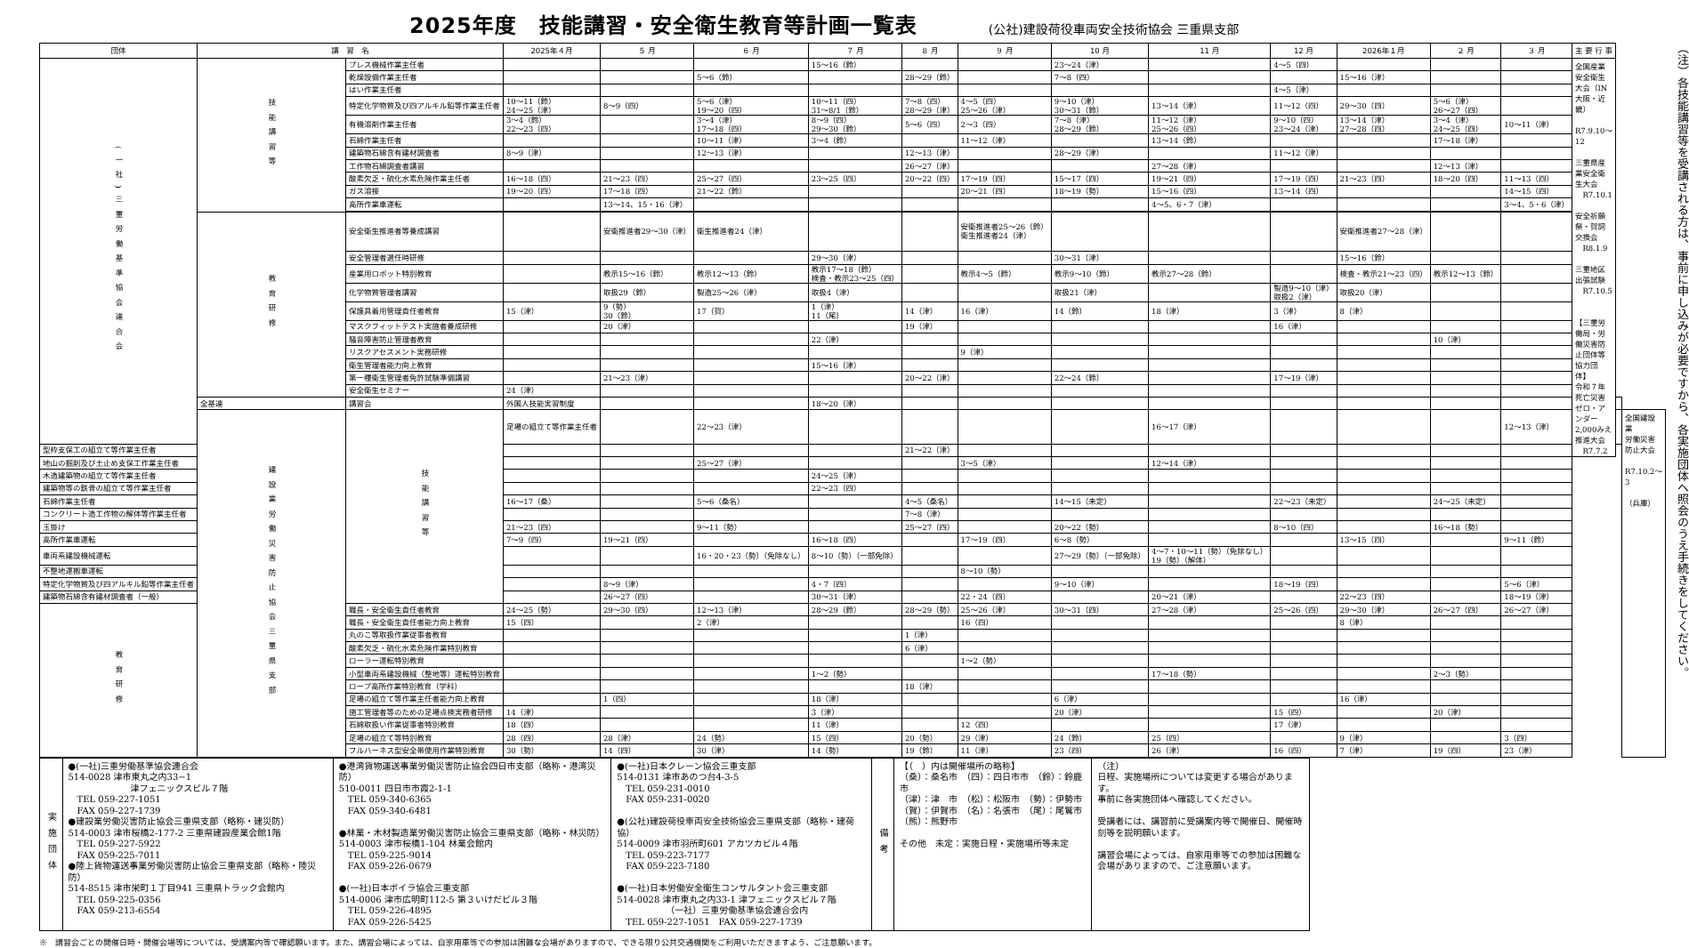2025年度　技能講習・安全衛生教育等計画一覧表
(公社)建設荷役車両安全技術協会 三重県支部
| 団体 | 講 習 名 | | 2025年４月 | ５ 月 | ６ 月 | ７ 月 | ８ 月 | ９ 月 | 10 月 | 11 月 | 12 月 | 2026年１月 | ２ 月 | ３ 月 | 主 要 行 事 | | |
| --- | --- | --- | --- | --- | --- | --- | --- | --- | --- | --- | --- | --- | --- | --- | --- | --- | --- |
| (一社)三重労働基準協会連合会 | 技能講習等 | プレス機械作業主任者 | | | | 15〜16（鈴） | | | 23〜24（津） | | 4〜5（四） | | | | 全国産業安全衛生大会（IN大阪・近畿） R7.9.10〜12 三重県産業安全衛生大会 R7.10.1 安全祈願祭・賀詞交換会 R8.1.9 三重地区出張試験 R7.10.5 【三重労働局・労働災害防止団体等協力団体】 令和７年死亡災害ゼロ・アンダー2,000みえ推進大会 R7.7.2 | | |
| | | 乾燥設備作業主任者 | | | 5〜6（鈴） | | 28〜29（鈴） | | 7〜8（四） | | | 15〜16（津） | | | | | |
| | | はい作業主任者 | | | | | | | | | 4〜5（津） | | | | | | |
| | | 特定化学物質及び四アルキル鉛等作業主任者 | 10〜11（鈴） 24〜25（津） | 8〜9（四） | 5〜6（津） 19〜20（四） | 10〜11（四） 31〜8/1（鈴） | 7〜8（四） 28〜29（津） | 4〜5（四） 25〜26（津） | 9〜10（津） 30〜31（鈴） | 13〜14（津） | 11〜12（四） | 29〜30（四） | 5〜6（津） 26〜27（四） | | | | |
| | | 有機溶剤作業主任者 | 3〜4（鈴） 22〜23（四） | | 3〜4（津） 17〜18（四） | 8〜9（四） 29〜30（鈴） | 5〜6（四） | 2〜3（四） | 7〜8（津） 28〜29（鈴） | 11〜12（津） 25〜26（四） | 9〜10（四） 23〜24（津） | 13〜14（津） 27〜28（四） | 3〜4（津） 24〜25（四） | 10〜11（津） | | | |
| | | 石綿作業主任者 | | | 10〜11（津） | 3〜4（鈴） | | 11〜12（津） | | 13〜14（鈴） | | | 17〜18（津） | | | | |
| | | 建築物石綿含有建材調査者 | 8〜9（津） | | 12〜13（津） | | 12〜13（津） | | 28〜29（津） | | 11〜12（津） | | | | | | |
| | | 工作物石綿調査者講習 | | | | | 26〜27（津） | | | 27〜28（津） | | | 12〜13（津） | | | | |
| | | 酸素欠乏・硫化水素危険作業主任者 | 16〜18（四） | 21〜23（四） | 25〜27（四） | 23〜25（四） | 20〜22（四） | 17〜19（四） | 15〜17（四） | 19〜21（四） | 17〜19（四） | 21〜23（四） | 18〜20（四） | 11〜13（四） | | | |
| | | ガス溶接 | 19〜20（四） | 17〜18（四） | 21〜22（鈴） | | | 20〜21（四） | 18〜19（勢） | 15〜16（四） | 13〜14（四） | | | 14〜15（四） | | | |
| | | 高所作業車運転 | | 13〜14、15・16（津） | | | | | | 4〜5、6・7（津） | | | | 3〜4、5・6（津） | | | |
| | 教育研修 | 安全衛生推進者等養成講習 | | 安衛推進者29〜30（津） | 衛生推進者24（津） | | | 安衛推進者25〜26（鈴） 衛生推進者24（津） | | | | 安衛推進者27〜28（津） | | | | | |
| | | 安全管理者選任時研修 | | | | 29〜30（津） | | | 30〜31（津） | | | 15〜16（鈴） | | | | | |
| | | 産業用ロボット特別教育 | | 教示15〜16（鈴） | 教示12〜13（鈴） | 教示17〜18（鈴） 検査・教示23〜25（四） | | 教示4〜5（鈴） | 教示9〜10（鈴） | 教示27〜28（鈴） | | 検査・教示21〜23（四） | 教示12〜13（鈴） | | | | |
| | | 化学物質管理者講習 | | 取扱29（鈴） | 製造25〜26（津） | 取扱4（津） | | | 取扱21（津） | | 製造9〜10（津） 取扱2（津） | 取扱20（津） | | | | | |
| | | 保護具着用管理責任者教育 | 15（津） | 9（勢） 30（鈴） | 17（賀） | 1（津） 11（尾） | 14（津） | 16（津） | 14（鈴） | 18（津） | 3（津） | 8（津） | | | | | |
| | | マスクフィットテスト実施者養成研修 | | 20（津） | | | 19（津） | | | | 16（津） | | | | | | |
| | | 騒音障害防止管理者教育 | | | | 22（津） | | | | | | | 10（津） | | | | |
| | | リスクアセスメント実務研修 | | | | | | 9（津） | | | | | | | | | |
| | | 衛生管理者能力向上教育 | | | | 15〜16（津） | | | | | | | | | | | |
| | | 第一種衛生管理者免許試験準備講習 | | 21〜23（津） | | | 20〜22（津） | | 22〜24（鈴） | | 17〜19（津） | | | | | | |
| | | 安全衛生セミナー | 24（津） | | | | | | | | | | | | | | |
| | 全基連 | 講習会 | 外国人技能実習制度 | | | 18〜20（津） | | | | | | | | | | | |
| | 建設業労働災害防止協会三重県支部 | 技能講習等 | 足場の組立て等作業主任者 | | 22〜23（津） | | | | | 16〜17（津） | | | | 12〜13（津） | | | 全国建設業 労働災害防止大会 R7.10.2〜3 （兵庫） |
| 型枠支保工の組立て等作業主任者 | | | | | | | 21〜22（津） | | | | | | | | | | |
| 地山の掘削及び土止め支保工作業主任者 | | | | | 25〜27（津） | | | 3〜5（津） | | 12〜14（津） | | | | | | | |
| 木造建築物の組立て等作業主任者 | | | | | | 24〜25（津） | | | | | | | | | | | |
| 建築物等の鉄骨の組立て等作業主任者 | | | | | | 22〜23（四） | | | | | | | | | | | |
| 石綿作業主任者 | | | 16〜17（桑） | | 5〜6（桑名） | | 4〜5（桑名） | | 14〜15（未定） | | 22〜23（未定） | | 24〜25（未定） | | | | |
| コンクリート造工作物の解体等作業主任者 | | | | | | | 7〜8（津） | | | | | | | | | | |
| 玉掛け | | | 21〜23（四） | | 9〜11（勢） | | 25〜27（四） | | 20〜22（勢） | | 8〜10（四） | | 16〜18（勢） | | | | |
| 高所作業車運転 | | | 7〜9（四） | 19〜21（四） | | 16〜18（四） | | 17〜19（四） | 6〜8（勢） | | | 13〜15（四） | | 9〜11（鈴） | | | |
| 車両系建設機械運転 | | | | | 16・20・23（勢）（免除なし） | 8〜10（勢）（一部免除） | | | 27〜29（勢）（一部免除） | 4〜7・10〜11（勢）（免除なし） 19（勢）（解体） | | | | | | | |
| 不整地運搬車運転 | | | | | | | | 8〜10（勢） | | | | | | | | | |
| 特定化学物質及び四アルキル鉛等作業主任者 | | | | 8〜9（津） | | 4・7（四） | | | 9〜10（津） | | 18〜19（四） | | | 5〜6（津） | | | |
| 建築物石綿含有建材調査者（一般） | | | | 26〜27（四） | | 30〜31（津） | | 22・24（四） | | 20〜21（津） | | 22〜23（四） | | 18〜19（津） | | | |
| 教育研修 | | 職長・安全衛生責任者教育 | 24〜25（勢） | 29〜30（四） | 12〜13（津） | 28〜29（鈴） | 28〜29（勢） | 25〜26（津） | 30〜31（四） | 27〜28（津） | 25〜26（四） | 29〜30（津） | 26〜27（四） | 26〜27（津） | | | |
| | | 職長・安全衛生責任者能力向上教育 | 15（四） | | 2（津） | | | 16（四） | | | | 8（津） | | | | | |
| | | 丸のこ等取扱作業従事者教育 | | | | | 1（津） | | | | | | | | | | |
| | | 酸素欠乏・硫化水素危険作業特別教育 | | | | | 6（津） | | | | | | | | | | |
| | | ローラー運転特別教育 | | | | | | 1〜2（勢） | | | | | | | | | |
| | | 小型車両系建設機械（整地等）運転特別教育 | | | | 1〜2（勢） | | | | 17〜18（勢） | | | 2〜3（勢） | | | | |
| | | ロープ高所作業特別教育（学科） | | | | | 18（津） | | | | | | | | | | |
| | | 足場の組立て等作業主任者能力向上教育 | | 1（四） | | 18（津） | | | 6（津） | | | 16（津） | | | | | |
| | | 施工管理者等のための足場点検実務者研修 | 14（津） | | | 3（津） | | | 20（津） | | 15（四） | | 20（津） | | | | |
| | | 石綿取扱い作業従事者特別教育 | 18（四） | | | 11（津） | | 12（四） | | | 17（津） | | | | | | |
| | | 足場の組立て等特別教育 | 28（四） | 28（津） | 24（勢） | 15（四） | 20（勢） | 29（津） | 24（鈴） | 25（四） | | 9（津） | | 3（四） | | | |
| | | フルハーネス型安全帯使用作業特別教育 | 30（勢） | 14（四） | 30（津） | 14（勢） | 19（鈴） | 11（津） | 23（四） | 26（津） | 16（四） | 7（津） | 19（四） | 23（津） | | | |
（注）各技能講習等を受講される方は、事前に申し込みが必要ですから、各実施団体へ照会のうえ手続きをしてください。
| 実施団体 | ●(一社)三重労働基準協会連合会 514-0028 津市東丸之内33−1 津フェニックスビル７階 TEL 059-227-1051 FAX 059-227-1739 ●建設業労働災害防止協会三重県支部（略称・建災防） 514-0003 津市桜橋2-177-2 三重県建設産業会館1階 TEL 059-227-5922 FAX 059-225-7011 ●陸上貨物運送事業労働災害防止協会三重県支部（略称・陸災防） 514-8515 津市栄町１丁目941 三重県トラック会館内 TEL 059-225-0356 FAX 059-213-6554 | ●港湾貨物運送事業労働災害防止協会四日市支部（略称・港湾災防） 510-0011 四日市市霞2-1-1 TEL 059-340-6365 FAX 059-340-6481 ●林業・木材製造業労働災害防止協会三重県支部（略称・林災防） 514-0003 津市桜橋1-104 林業会館内 TEL 059-225-9014 FAX 059-226-0679 ●(一社)日本ボイラ協会三重支部 514-0006 津市広明町112-5 第３いけだビル３階 TEL 059-226-4895 FAX 059-226-5425 | ●(一社)日本クレーン協会三重支部 514-0131 津市あのつ台4-3-5 TEL 059-231-0010 FAX 059-231-0020 ●(公社)建設荷役車両安全技術協会三重県支部（略称・建荷協） 514-0009 津市羽所町601 アカツカビル４階 TEL 059-223-7177 FAX 059-223-7180 ●(一社)日本労働安全衛生コンサルタント会三重支部 514-0028 津市東丸之内33-1 津フェニックスビル７階 （一社）三重労働基準協会連合会内 TEL 059-227-1051 FAX 059-227-1739 | 備考 | 【（ ）内は開催場所の略称】 （桑）：桑名市 （四）：四日市市 （鈴）：鈴鹿市 （津）：津 市 （松）：松阪市 （勢）：伊勢市 （賀）：伊賀市 （名）：名張市 （尾）：尾鷲市 （熊）：熊野市 その他 未定：実施日程・実施場所等未定 | （注） 日程、実施場所については変更する場合があります。 事前に各実施団体へ確認してください。 受講者には、講習前に受講案内等で開催日、開催時 刻等を説明願います。 講習会場によっては、自家用車等での参加は困難な 会場がありますので、ご注意願います。 |
※　講習会ごとの開催日時・開催会場等については、受講案内等で確認願います。また、講習会場によっては、自家用車等での参加は困難な会場がありますので、できる限り公共交通機関をご利用いただきますよう、ご注意願います。